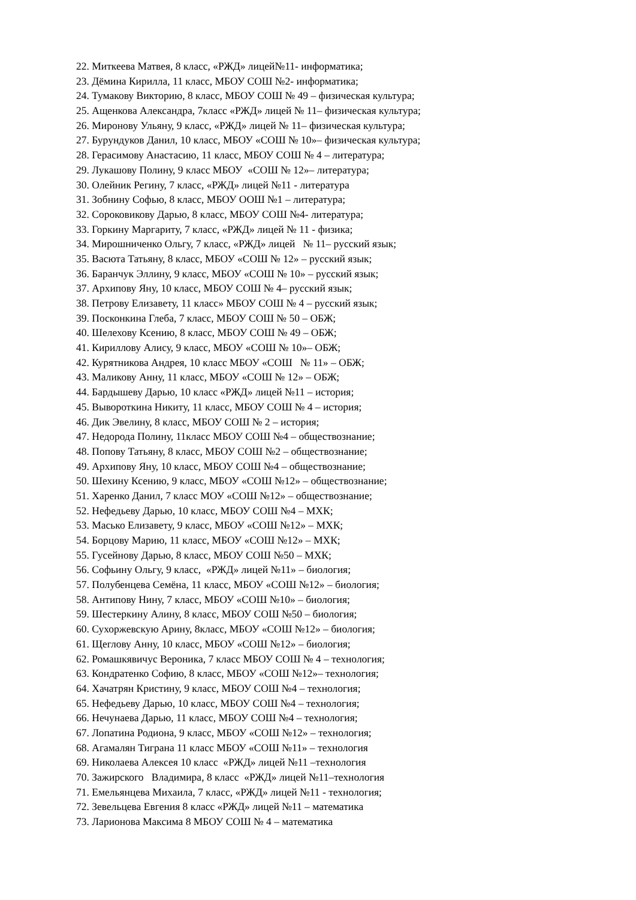22. Миткеева Матвея, 8 класс, «РЖД» лицей№11- информатика;
23. Дёмина Кирилла, 11 класс, МБОУ СОШ №2- информатика;
24. Тумакову Викторию, 8 класс, МБОУ СОШ № 49 – физическая культура;
25. Ащенкова Александра, 7класс «РЖД» лицей № 11– физическая культура;
26. Миронову Ульяну, 9 класс, «РЖД» лицей № 11– физическая культура;
27. Бурундуков Данил, 10 класс, МБОУ «СОШ № 10»– физическая культура;
28. Герасимову Анастасию, 11 класс, МБОУ СОШ № 4 – литература;
29. Лукашову Полину, 9 класс МБОУ «СОШ № 12»– литература;
30. Олейник Регину, 7 класс, «РЖД» лицей №11 - литература
31. Зобнину Софью, 8 класс, МБОУ ООШ №1 – литература;
32. Сороковикову Дарью, 8 класс, МБОУ СОШ №4- литература;
33. Горкину Маргариту, 7 класс, «РЖД» лицей № 11 - физика;
34. Мирошниченко Ольгу, 7 класс, «РЖД» лицей № 11– русский язык;
35. Васюта Татьяну, 8 класс, МБОУ «СОШ № 12» – русский язык;
36. Баранчук Эллину, 9 класс, МБОУ «СОШ № 10» – русский язык;
37. Архипову Яну, 10 класс, МБОУ СОШ № 4– русский язык;
38. Петрову Елизавету, 11 класс» МБОУ СОШ № 4 – русский язык;
39. Посконкина Глеба, 7 класс, МБОУ СОШ № 50 – ОБЖ;
40. Шелехову Ксению, 8 класс, МБОУ СОШ № 49 – ОБЖ;
41. Кириллову Алису, 9 класс, МБОУ «СОШ № 10»– ОБЖ;
42. Курятникова Андрея, 10 класс МБОУ «СОШ № 11» – ОБЖ;
43. Маликову Анну, 11 класс, МБОУ «СОШ № 12» – ОБЖ;
44. Бардышеву Дарью, 10 класс «РЖД» лицей №11 – история;
45. Вывороткина Никиту, 11 класс, МБОУ СОШ № 4 – история;
46. Дик Эвелину, 8 класс, МБОУ СОШ № 2 – история;
47. Недорода Полину, 11класс МБОУ СОШ №4 – обществознание;
48. Попову Татьяну, 8 класс, МБОУ СОШ №2 – обществознание;
49. Архипову Яну, 10 класс, МБОУ СОШ №4 – обществознание;
50. Шехину Ксению, 9 класс, МБОУ «СОШ №12» – обществознание;
51. Харенко Данил, 7 класс МОУ «СОШ №12» – обществознание;
52. Нефедьеву Дарью, 10 класс, МБОУ СОШ №4 – МХК;
53. Масько Елизавету, 9 класс, МБОУ «СОШ №12» – МХК;
54. Борцову Марию, 11 класс, МБОУ «СОШ №12» – МХК;
55. Гусейнову Дарью, 8 класс, МБОУ СОШ №50 – МХК;
56. Софьину Ольгу, 9 класс, «РЖД» лицей №11» – биология;
57. Полубенцева Семёна, 11 класс, МБОУ «СОШ №12» – биология;
58. Антипову Нину, 7 класс, МБОУ «СОШ №10» – биология;
59. Шестеркину Алину, 8 класс, МБОУ СОШ №50 – биология;
60. Сухоржевскую Арину, 8класс, МБОУ «СОШ №12» – биология;
61. Щеглову Анну, 10 класс, МБОУ «СОШ №12» – биология;
62. Ромашкявичус Вероника, 7 класс МБОУ СОШ № 4 – технология;
63. Кондратенко Софию, 8 класс, МБОУ «СОШ №12»– технология;
64. Хачатрян Кристину, 9 класс, МБОУ СОШ №4 – технология;
65. Нефедьеву Дарью, 10 класс, МБОУ СОШ №4 – технология;
66. Нечунаева Дарью, 11 класс, МБОУ СОШ №4 – технология;
67. Лопатина Родиона, 9 класс, МБОУ «СОШ №12» – технология;
68. Агамалян Тиграна 11 класс МБОУ «СОШ №11» – технология
69. Николаева Алексея 10 класс «РЖД» лицей №11 –технология
70. Зажирского Владимира, 8 класс «РЖД» лицей №11–технология
71. Емельянцева Михаила, 7 класс, «РЖД» лицей №11 - технология;
72. Зевельцева Евгения 8 класс «РЖД» лицей №11 – математика
73. Ларионова Максима 8 МБОУ СОШ № 4 – математика